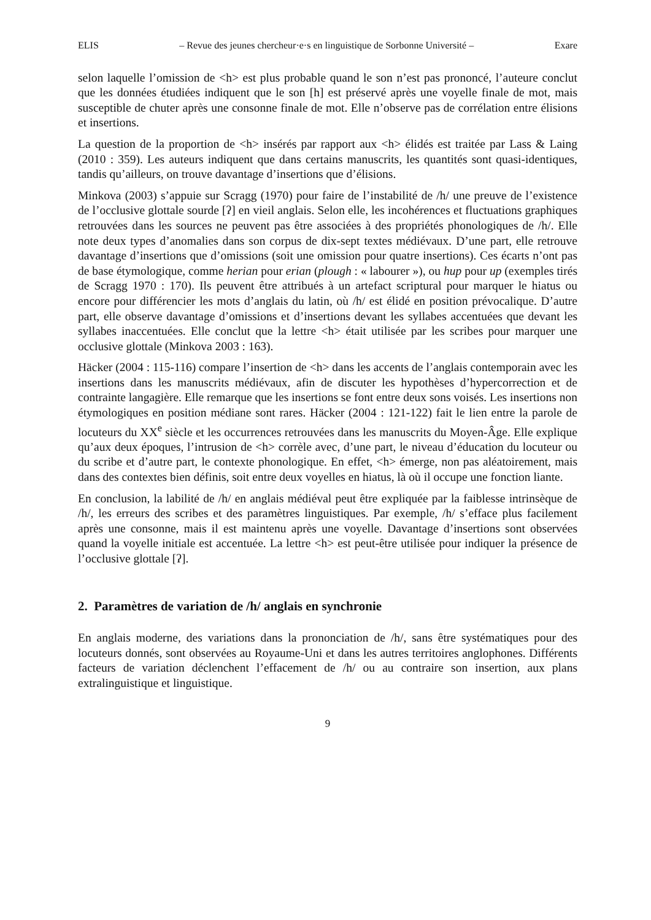ELIS – Revue des jeunes chercheur·e·s en linguistique de Sorbonne Université – Exare
selon laquelle l’omission de <h> est plus probable quand le son n’est pas prononcé, l’auteure conclut que les données étudiées indiquent que le son [h] est préservé après une voyelle finale de mot, mais susceptible de chuter après une consonne finale de mot. Elle n’observe pas de corrélation entre élisions et insertions.
La question de la proportion de <h> insérés par rapport aux <h> élidés est traitée par Lass & Laing (2010 : 359). Les auteurs indiquent que dans certains manuscrits, les quantités sont quasi-identiques, tandis qu’ailleurs, on trouve davantage d’insertions que d’élisions.
Minkova (2003) s’appuie sur Scragg (1970) pour faire de l’instabilité de /h/ une preuve de l’existence de l’occlusive glottale sourde [ʔ] en vieil anglais. Selon elle, les incohérences et fluctuations graphiques retrouvées dans les sources ne peuvent pas être associées à des propriétés phonologiques de /h/. Elle note deux types d’anomalies dans son corpus de dix-sept textes médiévaux. D’une part, elle retrouve davantage d’insertions que d’omissions (soit une omission pour quatre insertions). Ces écarts n’ont pas de base étymologique, comme herian pour erian (plough : « labourer »), ou hup pour up (exemples tirés de Scragg 1970 : 170). Ils peuvent être attribués à un artefact scriptural pour marquer le hiatus ou encore pour différencier les mots d’anglais du latin, où /h/ est élidé en position prévocalique. D’autre part, elle observe davantage d’omissions et d’insertions devant les syllabes accentuées que devant les syllabes inaccentuées. Elle conclut que la lettre <h> était utilisée par les scribes pour marquer une occlusive glottale (Minkova 2003 : 163).
Häcker (2004 : 115-116) compare l’insertion de <h> dans les accents de l’anglais contemporain avec les insertions dans les manuscrits médiévaux, afin de discuter les hypothèses d’hypercorrection et de contrainte langagière. Elle remarque que les insertions se font entre deux sons voisés. Les insertions non étymologiques en position médiane sont rares. Häcker (2004 : 121-122) fait le lien entre la parole de locuteurs du XX<sup>e</sup> siècle et les occurrences retrouvées dans les manuscrits du Moyen-Âge. Elle explique qu’aux deux époques, l’intrusion de <h> corrèle avec, d’une part, le niveau d’éducation du locuteur ou du scribe et d’autre part, le contexte phonologique. En effet, <h> émerge, non pas aléatoirement, mais dans des contextes bien définis, soit entre deux voyelles en hiatus, là où il occupe une fonction liante.
En conclusion, la labilité de /h/ en anglais médiéval peut être expliquée par la faiblesse intrinsèque de /h/, les erreurs des scribes et des paramètres linguistiques. Par exemple, /h/ s’efface plus facilement après une consonne, mais il est maintenu après une voyelle. Davantage d’insertions sont observées quand la voyelle initiale est accentuée. La lettre <h> est peut-être utilisée pour indiquer la présence de l’occlusive glottale [ʔ].
2. Paramètres de variation de /h/ anglais en synchronie
En anglais moderne, des variations dans la prononciation de /h/, sans être systématiques pour des locuteurs donnés, sont observées au Royaume-Uni et dans les autres territoires anglophones. Différents facteurs de variation déclenchent l’effacement de /h/ ou au contraire son insertion, aux plans extralinguistique et linguistique.
9